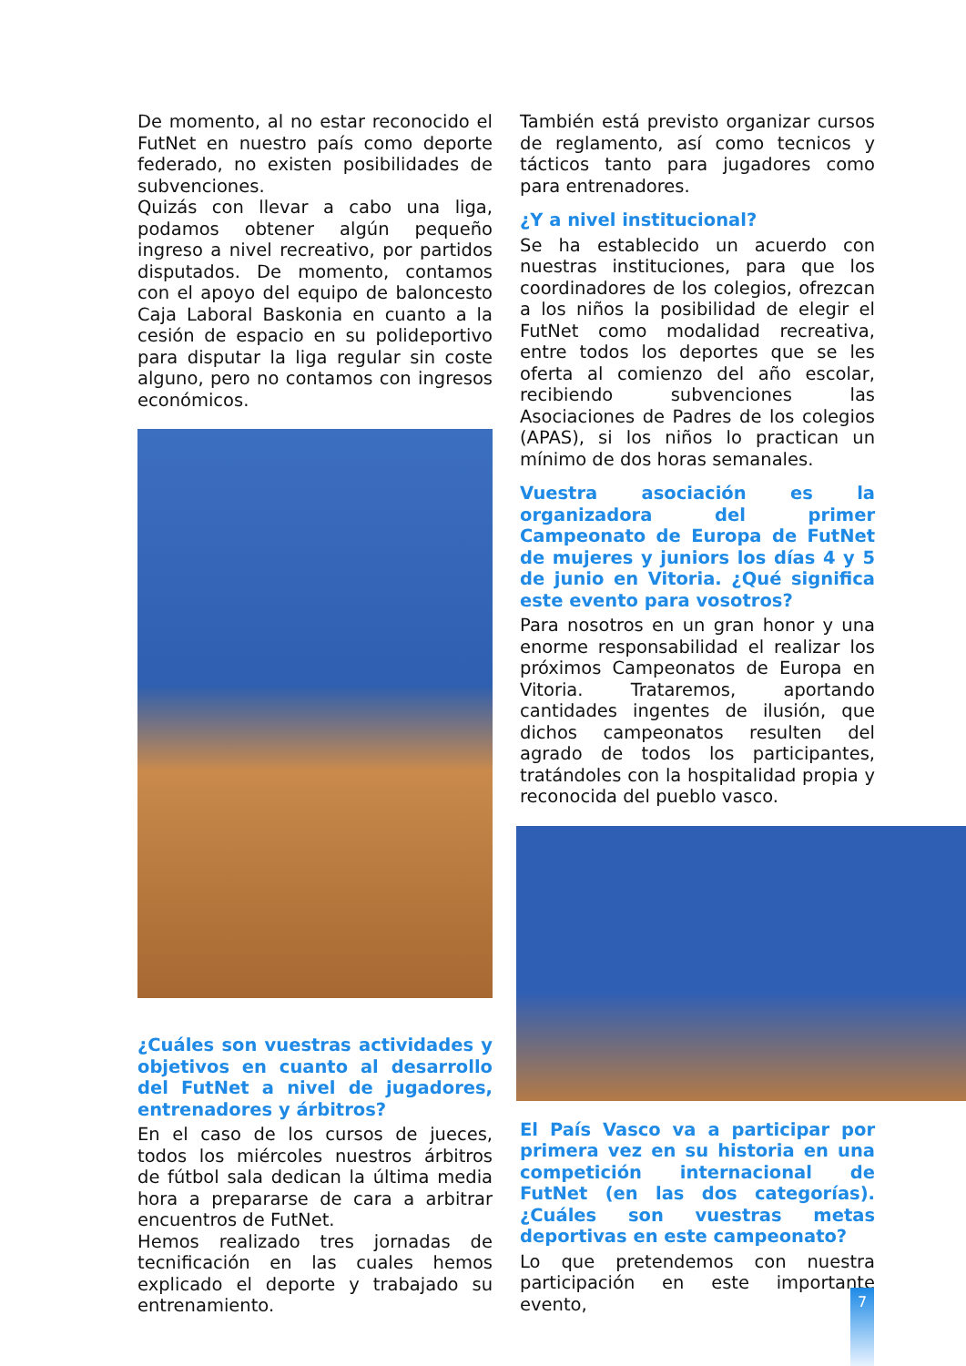De momento, al no estar reconocido el FutNet en nuestro país como deporte federado, no existen posibilidades de subvenciones.
Quizás con llevar a cabo una liga, podamos obtener algún pequeño ingreso a nivel recreativo, por partidos disputados. De momento, contamos con el apoyo del equipo de baloncesto Caja Laboral Baskonia en cuanto a la cesión de espacio en su polideportivo para disputar la liga regular sin coste alguno, pero no contamos con ingresos económicos.
¿Cuáles son vuestras actividades y objetivos en cuanto al desarrollo del FutNet a nivel de jugadores, entrenadores y árbitros?
En el caso de los cursos de jueces, todos los miércoles nuestros árbitros de fútbol sala dedican la última media hora a prepararse de cara a arbitrar encuentros de FutNet.
Hemos realizado tres jornadas de tecnificación en las cuales hemos explicado el deporte y trabajado su entrenamiento.
También está previsto organizar cursos de reglamento, así como tecnicos y tácticos tanto para jugadores como para entrenadores.
¿Y a nivel institucional?
Se ha establecido un acuerdo con nuestras instituciones, para que los coordinadores de los colegios, ofrezcan a los niños la posibilidad de elegir el FutNet como modalidad recreativa, entre todos los deportes que se les oferta al comienzo del año escolar, recibiendo subvenciones las Asociaciones de Padres de los colegios (APAS), si los niños lo practican un mínimo de dos horas semanales.
Vuestra asociación es la organizadora del primer Campeonato de Europa de FutNet de mujeres y juniors los días 4 y 5 de junio en Vitoria. ¿Qué significa este evento para vosotros?
Para nosotros en un gran honor y una enorme responsabilidad el realizar los próximos Campeonatos de Europa en Vitoria. Trataremos, aportando cantidades ingentes de ilusión, que dichos campeonatos resulten del agrado de todos los participantes, tratándoles con la hospitalidad propia y reconocida del pueblo vasco.
El País Vasco va a participar por primera vez en su historia en una competición internacional de FutNet (en las dos categorías). ¿Cuáles son vuestras metas deportivas en este campeonato?
Lo que pretendemos con nuestra participación en este importante evento,
7